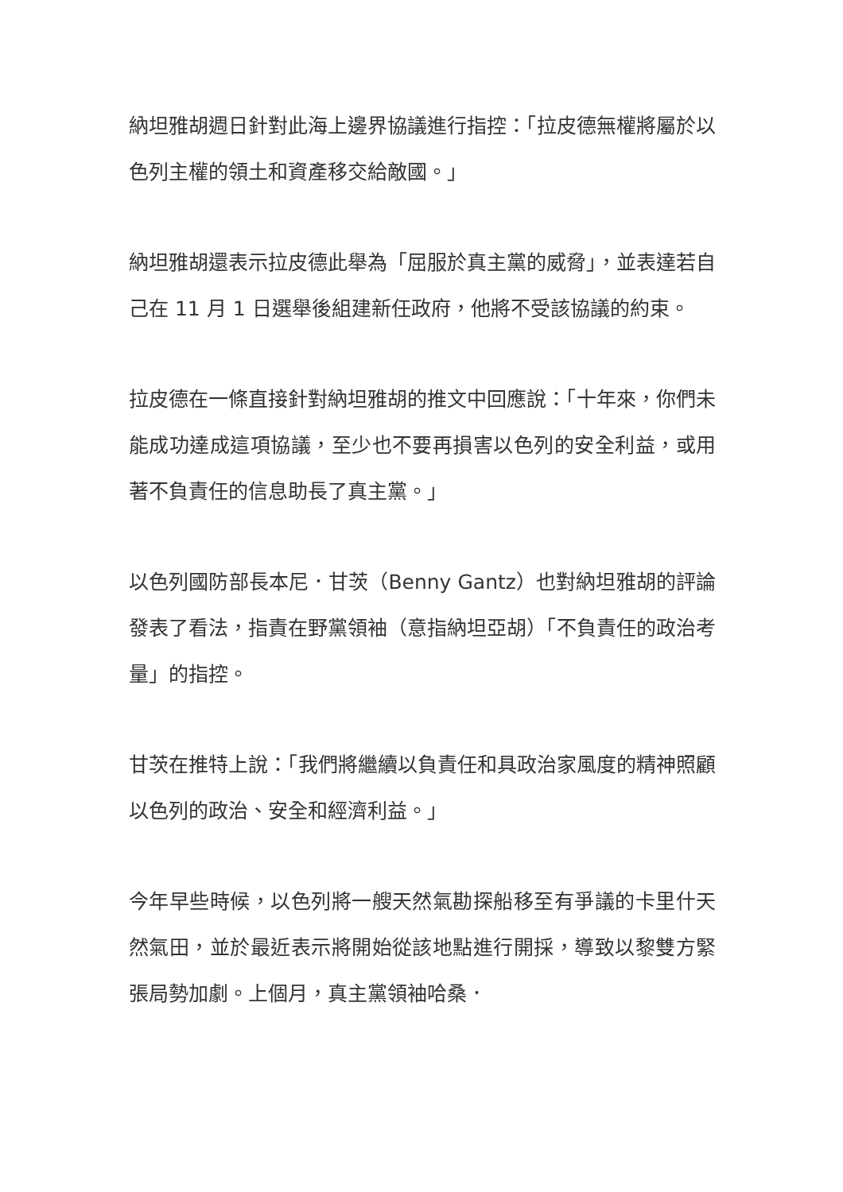納坦雅胡週日針對此海上邊界協議進行指控：「拉皮德無權將屬於以色列主權的領土和資產移交給敵國。」
納坦雅胡還表示拉皮德此舉為「屈服於真主黨的威脅」，並表達若自己在 11 月 1 日選舉後組建新任政府，他將不受該協議的約束。
拉皮德在一條直接針對納坦雅胡的推文中回應說：「十年來，你們未能成功達成這項協議，至少也不要再損害以色列的安全利益，或用著不負責任的信息助長了真主黨。」
以色列國防部長本尼．甘茨（Benny Gantz）也對納坦雅胡的評論發表了看法，指責在野黨領袖（意指納坦亞胡）「不負責任的政治考量」的指控。
甘茨在推特上說：「我們將繼續以負責任和具政治家風度的精神照顧以色列的政治、安全和經濟利益。」
今年早些時候，以色列將一艘天然氣勘探船移至有爭議的卡里什天然氣田，並於最近表示將開始從該地點進行開採，導致以黎雙方緊張局勢加劇。上個月，真主黨領袖哈桑．